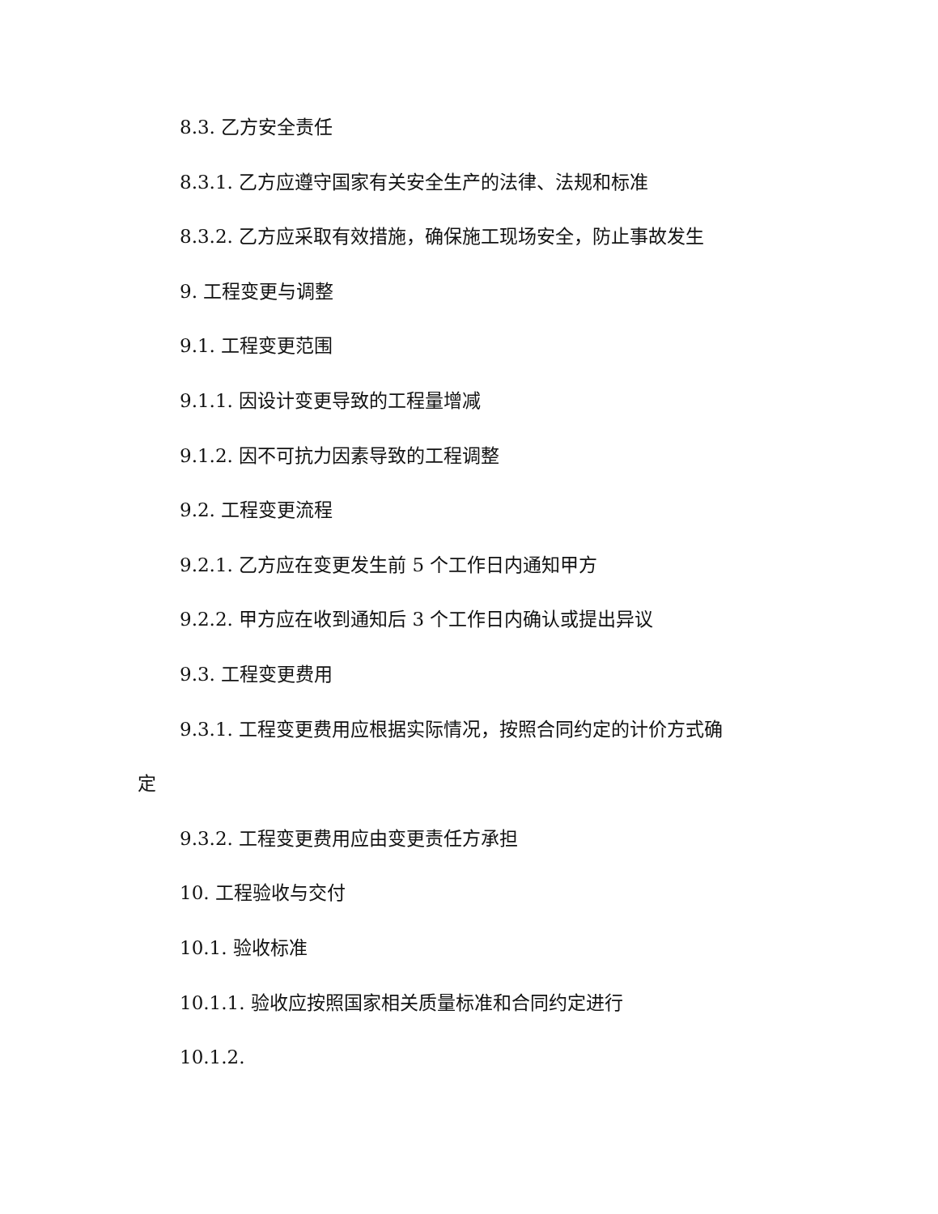8.3. 乙方安全责任
8.3.1. 乙方应遵守国家有关安全生产的法律、法规和标准
8.3.2. 乙方应采取有效措施，确保施工现场安全，防止事故发生
9. 工程变更与调整
9.1. 工程变更范围
9.1.1. 因设计变更导致的工程量增减
9.1.2. 因不可抗力因素导致的工程调整
9.2. 工程变更流程
9.2.1. 乙方应在变更发生前 5 个工作日内通知甲方
9.2.2. 甲方应在收到通知后 3 个工作日内确认或提出异议
9.3. 工程变更费用
9.3.1. 工程变更费用应根据实际情况，按照合同约定的计价方式确
定
9.3.2. 工程变更费用应由变更责任方承担
10. 工程验收与交付
10.1. 验收标准
10.1.1. 验收应按照国家相关质量标准和合同约定进行
10.1.2.